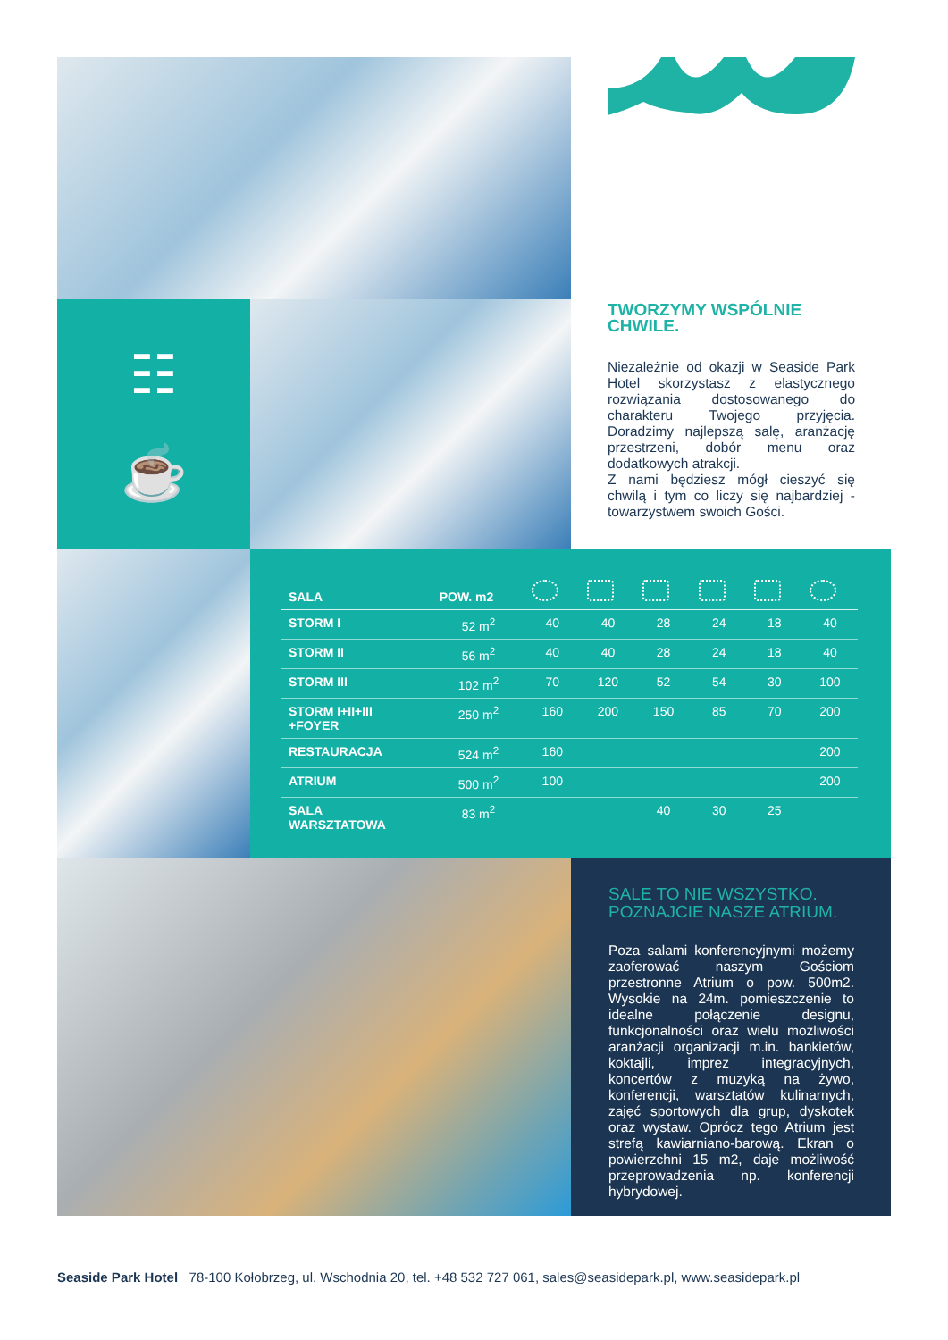☷
☕
TWORZYMY WSPÓLNIE
CHWILE.
Niezależnie od okazji w Seaside Park Hotel skorzystasz z elastycznego rozwiązania dostosowanego do charakteru Twojego przyjęcia. Doradzimy najlepszą salę, aranżację przestrzeni, dobór menu oraz dodatkowych atrakcji.
Z nami będziesz mógł cieszyć się chwilą i tym co liczy się najbardziej - towarzystwem swoich Gości.
| SALA | POW. m2 | | | | | | |
| --- | --- | --- | --- | --- | --- | --- | --- |
| STORM I | 52 m<sup>2</sup> | 40 | 40 | 28 | 24 | 18 | 40 |
| STORM II | 56 m<sup>2</sup> | 40 | 40 | 28 | 24 | 18 | 40 |
| STORM III | 102 m<sup>2</sup> | 70 | 120 | 52 | 54 | 30 | 100 |
| STORM I+II+III +FOYER | 250 m<sup>2</sup> | 160 | 200 | 150 | 85 | 70 | 200 |
| RESTAURACJA | 524 m<sup>2</sup> | 160 | | | | | 200 |
| ATRIUM | 500 m<sup>2</sup> | 100 | | | | | 200 |
| SALA WARSZTATOWA | 83 m<sup>2</sup> | | | 40 | 30 | 25 | |
SALE TO NIE WSZYSTKO.
POZNAJCIE NASZE ATRIUM.
Poza salami konferencyjnymi możemy zaoferować naszym Gościom przestronne Atrium o pow. 500m2. Wysokie na 24m. pomieszczenie to idealne połączenie designu, funkcjonalności oraz wielu możliwości aranżacji organizacji m.in. bankietów, koktajli, imprez integracyjnych, koncertów z muzyką na żywo, konferencji, warsztatów kulinarnych, zajęć sportowych dla grup, dyskotek oraz wystaw. Oprócz tego Atrium jest strefą kawiarniano-barową. Ekran o powierzchni 15 m2, daje możliwość przeprowadzenia np. konferencji hybrydowej.
Seaside Park Hotel 78-100 Kołobrzeg, ul. Wschodnia 20, tel. +48 532 727 061, sales@seasidepark.pl, www.seasidepark.pl